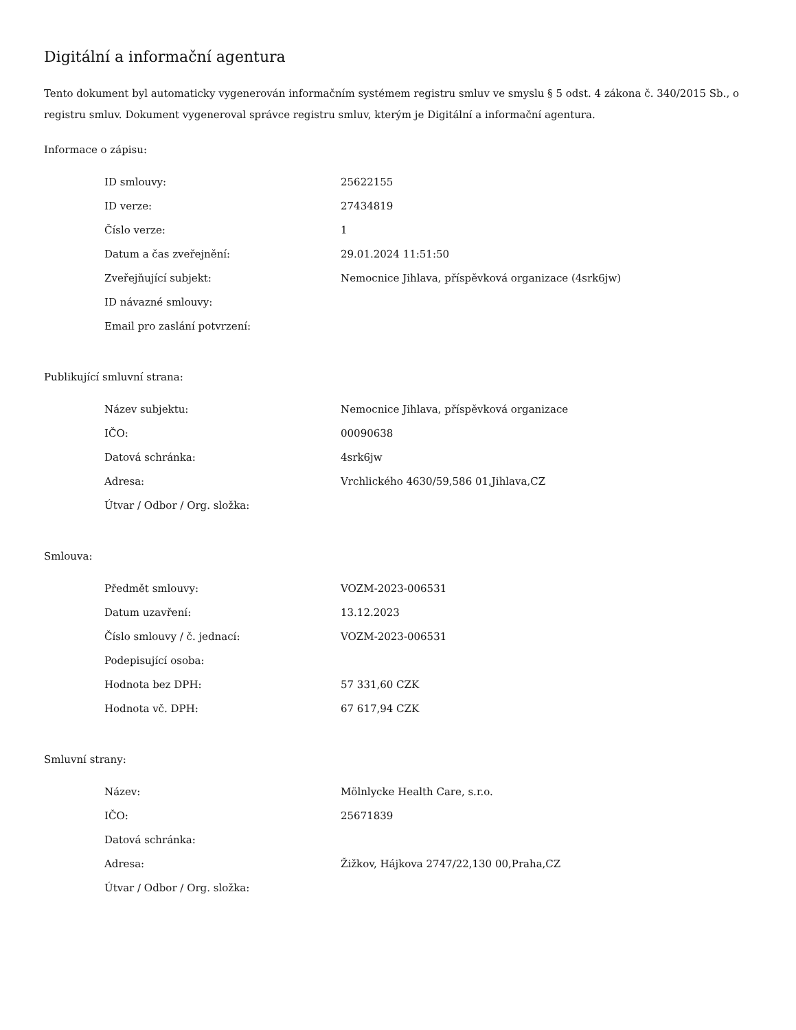Digitální a informační agentura
Tento dokument byl automaticky vygenerován informačním systémem registru smluv ve smyslu § 5 odst. 4 zákona č. 340/2015 Sb., o registru smluv. Dokument vygeneroval správce registru smluv, kterým je Digitální a informační agentura.
Informace o zápisu:
| ID smlouvy: | 25622155 |
| ID verze: | 27434819 |
| Číslo verze: | 1 |
| Datum a čas zveřejnění: | 29.01.2024 11:51:50 |
| Zveřejňující subjekt: | Nemocnice Jihlava, příspěvková organizace (4srk6jw) |
| ID návazné smlouvy: | |
| Email pro zaslání potvrzení: | |
Publikující smluvní strana:
| Název subjektu: | Nemocnice Jihlava, příspěvková organizace |
| IČO: | 00090638 |
| Datová schránka: | 4srk6jw |
| Adresa: | Vrchlického 4630/59,586 01,Jihlava,CZ |
| Útvar / Odbor / Org. složka: | |
Smlouva:
| Předmět smlouvy: | VOZM-2023-006531 |
| Datum uzavření: | 13.12.2023 |
| Číslo smlouvy / č. jednací: | VOZM-2023-006531 |
| Podepisující osoba: | |
| Hodnota bez DPH: | 57 331,60 CZK |
| Hodnota vč. DPH: | 67 617,94 CZK |
Smluvní strany:
| Název: | Mölnlycke Health Care, s.r.o. |
| IČO: | 25671839 |
| Datová schránka: | |
| Adresa: | Žižkov, Hájkova 2747/22,130 00,Praha,CZ |
| Útvar / Odbor / Org. složka: | |